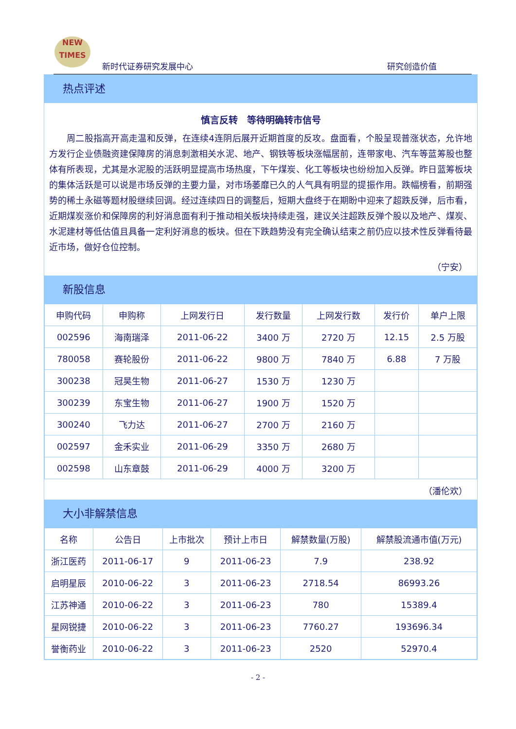NEW
TIMES
新时代证券研究发展中心 研究创造价值
热点评述
慎言反转　等待明确转市信号
周二股指高开高走温和反弹，在连续4连阴后展开近期首度的反攻。盘面看，个股呈现普涨状态，允许地方发行企业债融资建保障房的消息刺激相关水泥、地产、钢铁等板块涨幅居前，连带家电、汽车等蓝筹股也整体有所表现，尤其是水泥股的活跃明显提高市场热度，下午煤炭、化工等板块也纷纷加入反弹。昨日蓝筹板块的集体活跃是可以说是市场反弹的主要力量，对市场萎靡已久的人气具有明显的提振作用。跌幅榜看，前期强势的稀土永磁等题材股继续回调。经过连续四日的调整后，短期大盘终于在期盼中迎来了超跌反弹，后市看，近期煤炭涨价和保障房的利好消息面有利于推动相关板块持续走强，建议关注超跌反弹个股以及地产、煤炭、水泥建材等低估值且具备一定利好消息的板块。但在下跌趋势没有完全确认结束之前仍应以技术性反弹看待最近市场，做好仓位控制。
（宁安）
新股信息
| 申购代码 | 申购称 | 上网发行日 | 发行数量 | 上网发行数 | 发行价 | 单户上限 |
| --- | --- | --- | --- | --- | --- | --- |
| 002596 | 海南瑞泽 | 2011-06-22 | 3400 万 | 2720 万 | 12.15 | 2.5 万股 |
| 780058 | 赛轮股份 | 2011-06-22 | 9800 万 | 7840 万 | 6.88 | 7 万股 |
| 300238 | 冠昊生物 | 2011-06-27 | 1530 万 | 1230 万 | | |
| 300239 | 东宝生物 | 2011-06-27 | 1900 万 | 1520 万 | | |
| 300240 | 飞力达 | 2011-06-27 | 2700 万 | 2160 万 | | |
| 002597 | 金禾实业 | 2011-06-29 | 3350 万 | 2680 万 | | |
| 002598 | 山东章鼓 | 2011-06-29 | 4000 万 | 3200 万 | | |
（潘伦欢）
大小非解禁信息
| 名称 | 公告日 | 上市批次 | 预计上市日 | 解禁数量(万股) | 解禁股流通市值(万元) |
| --- | --- | --- | --- | --- | --- |
| 浙江医药 | 2011-06-17 | 9 | 2011-06-23 | 7.9 | 238.92 |
| 启明星辰 | 2010-06-22 | 3 | 2011-06-23 | 2718.54 | 86993.26 |
| 江苏神通 | 2010-06-22 | 3 | 2011-06-23 | 780 | 15389.4 |
| 星网锐捷 | 2010-06-22 | 3 | 2011-06-23 | 7760.27 | 193696.34 |
| 誉衡药业 | 2010-06-22 | 3 | 2011-06-23 | 2520 | 52970.4 |
- 2 -